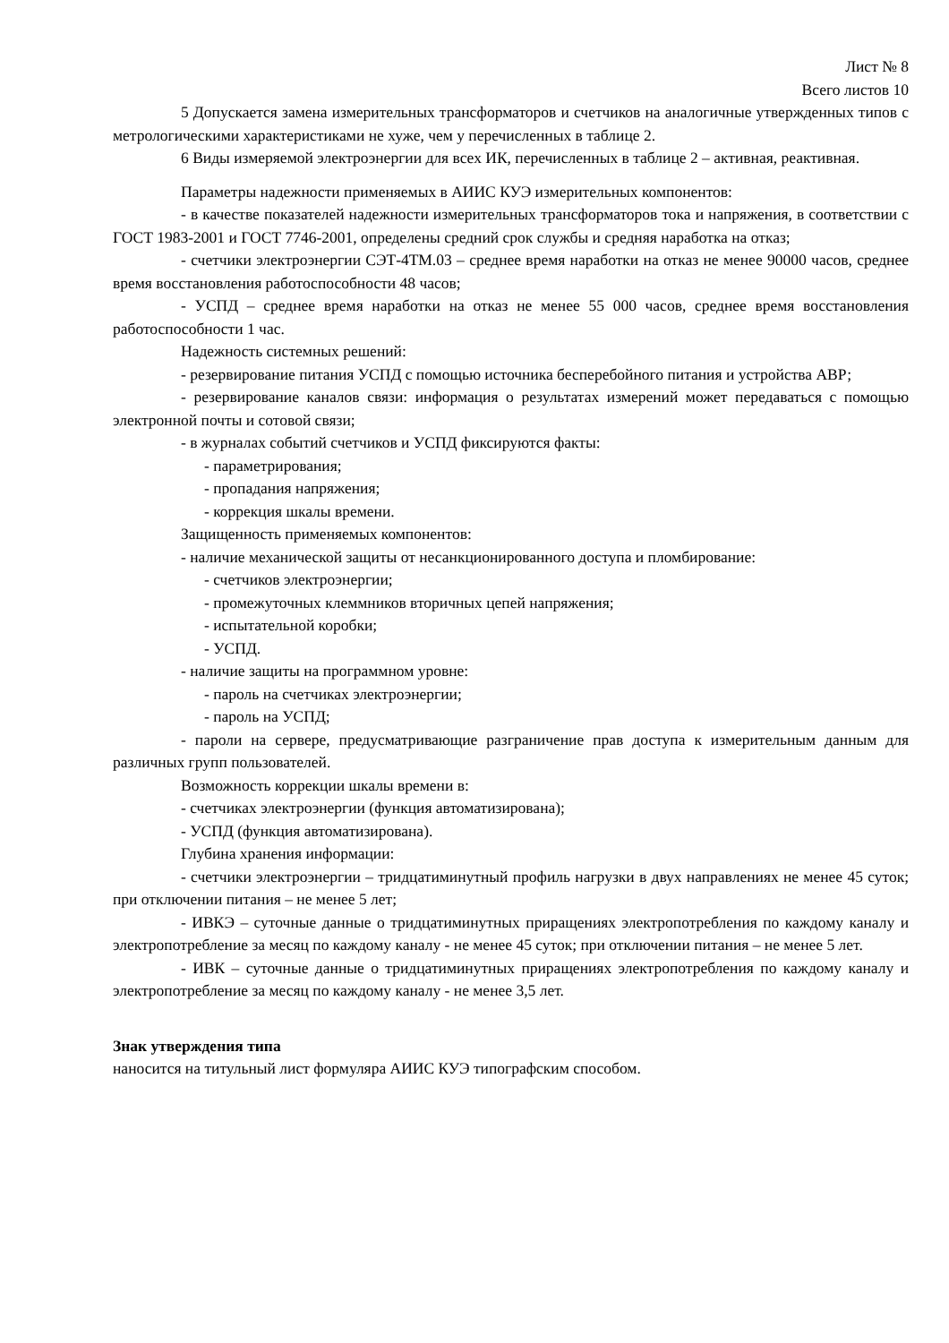Лист № 8
Всего листов 10
5 Допускается замена измерительных трансформаторов и счетчиков на аналогичные утвержденных типов с метрологическими характеристиками не хуже, чем у перечисленных в таблице 2.
6 Виды измеряемой электроэнергии для всех ИК, перечисленных в таблице 2 – активная, реактивная.
Параметры надежности применяемых в АИИС КУЭ измерительных компонентов:
- в качестве показателей надежности измерительных трансформаторов тока и напряжения, в соответствии с ГОСТ 1983-2001 и ГОСТ 7746-2001, определены средний срок службы и средняя наработка на отказ;
- счетчики электроэнергии СЭТ-4ТМ.03 – среднее время наработки на отказ не менее 90000 часов, среднее время восстановления работоспособности 48 часов;
- УСПД – среднее время наработки на отказ не менее 55 000 часов, среднее время восстановления работоспособности 1 час.
Надежность системных решений:
- резервирование питания УСПД с помощью источника бесперебойного питания и устройства АВР;
- резервирование каналов связи: информация о результатах измерений может передаваться с помощью электронной почты и сотовой связи;
- в журналах событий счетчиков и УСПД фиксируются факты:
- параметрирования;
- пропадания напряжения;
- коррекция шкалы времени.
Защищенность применяемых компонентов:
- наличие механической защиты от несанкционированного доступа и пломбирование:
- счетчиков электроэнергии;
- промежуточных клеммников вторичных цепей напряжения;
- испытательной коробки;
- УСПД.
- наличие защиты на программном уровне:
- пароль на счетчиках электроэнергии;
- пароль на УСПД;
- пароли на сервере, предусматривающие разграничение прав доступа к измерительным данным для различных групп пользователей.
Возможность коррекции шкалы времени в:
- счетчиках электроэнергии (функция автоматизирована);
- УСПД (функция автоматизирована).
Глубина хранения информации:
- счетчики электроэнергии – тридцатиминутный профиль нагрузки в двух направлениях не менее 45 суток; при отключении питания – не менее 5 лет;
- ИВКЭ – суточные данные о тридцатиминутных приращениях электропотребления по каждому каналу и электропотребление за месяц по каждому каналу - не менее 45 суток; при отключении питания – не менее 5 лет.
- ИВК – суточные данные о тридцатиминутных приращениях электропотребления по каждому каналу и электропотребление за месяц по каждому каналу - не менее 3,5 лет.
Знак утверждения типа
наносится на титульный лист формуляра АИИС КУЭ типографским способом.